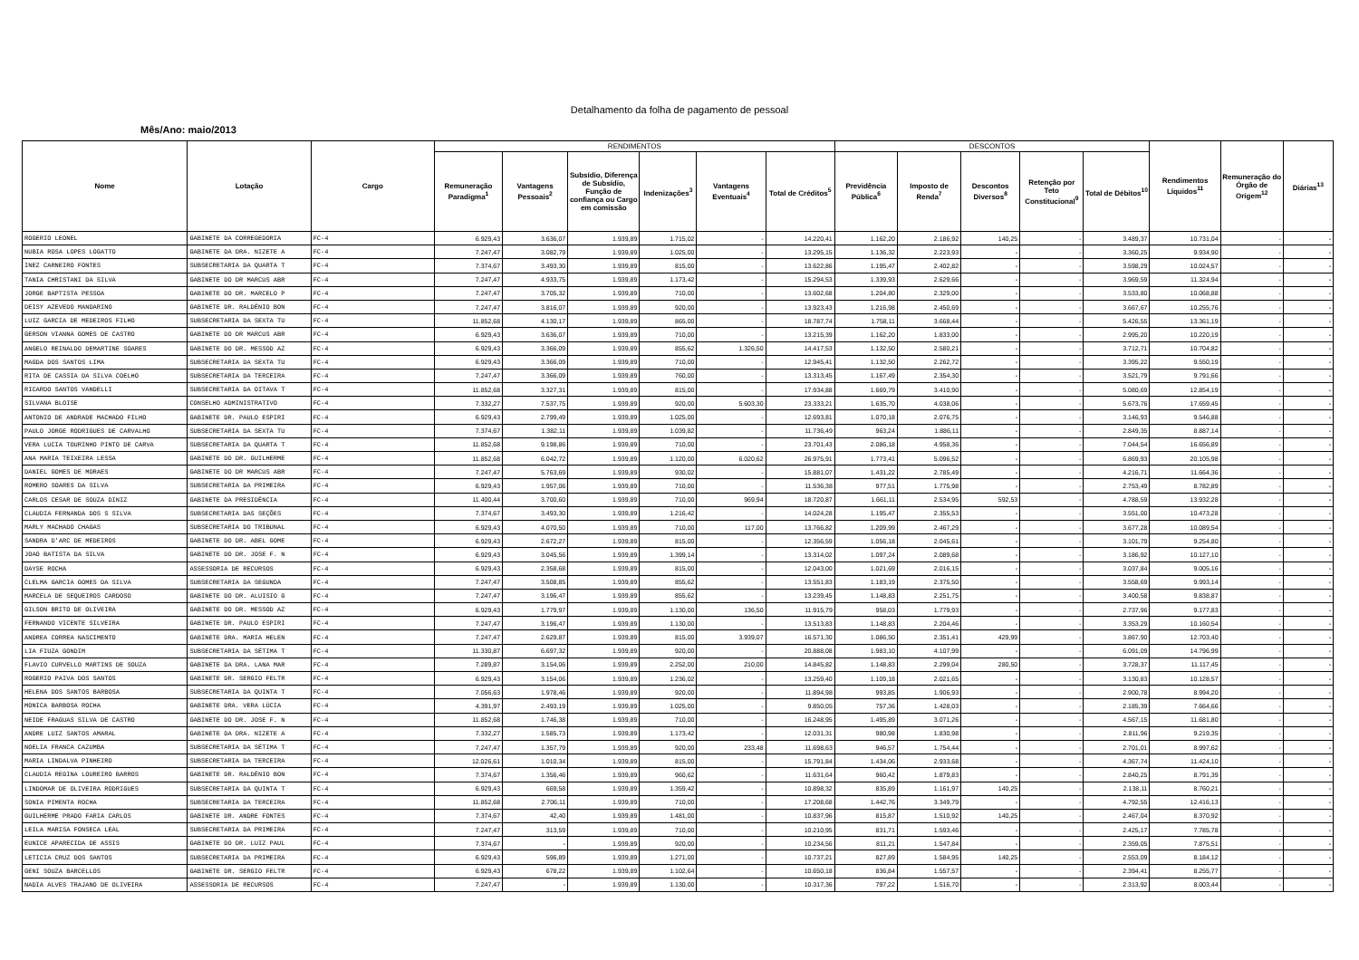Detalhamento da folha de pagamento de pessoal
Mês/Ano: maio/2013
| Nome | Lotação | Cargo | RENDIMENTOS | | | | | | DESCONTOS | | | | | Rendimentos Líquidos<sup>11</sup> | Remuneração do Órgão de Origem<sup>12</sup> | Diárias<sup>13</sup> |
| --- | --- | --- | --- | --- | --- | --- | --- | --- | --- | --- | --- | --- | --- | --- | --- | --- |
| | | | Remuneração Paradigma<sup>1</sup> | Vantagens Pessoais<sup>2</sup> | Subsídio, Diferença de Subsídio, Função de confiança ou Cargo em comissão | Indenizações<sup>3</sup> | Vantagens Eventuais<sup>4</sup> | Total de Créditos<sup>5</sup> | Previdência Pública<sup>6</sup> | Imposto de Renda<sup>7</sup> | Descontos Diversos<sup>8</sup> | Retenção por Teto Constitucional<sup>9</sup> | Total de Débitos<sup>10</sup> | | | |
| ROGERIO LEONEL | GABINETE DA CORREGEDORIA | FC-4 | 6.929,43 | 3.636,07 | 1.939,89 | 1.715,02 | - | 14.220,41 | 1.162,20 | 2.186,92 | 140,25 | - | 3.489,37 | 10.731,04 | - | - |
| NUBIA ROSA LOPES LOGATTO | GABINETE DA DRA. NIZETE A | FC-4 | 7.247,47 | 3.082,79 | 1.939,89 | 1.025,00 | - | 13.295,15 | 1.136,32 | 2.223,93 | - | - | 3.360,25 | 9.934,90 | - | - |
| INEZ CARNEIRO FONTES | SUBSECRETARIA DA QUARTA T | FC-4 | 7.374,67 | 3.493,30 | 1.939,89 | 815,00 | - | 13.622,86 | 1.195,47 | 2.402,82 | - | - | 3.598,29 | 10.024,57 | - | - |
| TANIA CHRISTANI DA SILVA | GABINETE DO DR MARCUS ABR | FC-4 | 7.247,47 | 4.933,75 | 1.939,89 | 1.173,42 | - | 15.294,53 | 1.339,93 | 2.629,66 | - | - | 3.969,59 | 11.324,94 | - | - |
| JORGE BAPTISTA PESSOA | GABINETE DO DR. MARCELO P | FC-4 | 7.247,47 | 3.705,32 | 1.939,89 | 710,00 | - | 13.602,68 | 1.204,80 | 2.329,00 | - | - | 3.533,80 | 10.068,88 | - | - |
| DEISY AZEVEDO MANDARINO | GABINETE DR. RALDÊNIO BON | FC-4 | 7.247,47 | 3.816,07 | 1.939,89 | 920,00 | - | 13.923,43 | 1.216,98 | 2.450,69 | - | - | 3.667,67 | 10.255,76 | - | - |
| LUIZ GARCIA DE MEDEIROS FILHO | SUBSECRETARIA DA SEXTA TU | FC-4 | 11.852,68 | 4.130,17 | 1.939,89 | 865,00 | - | 18.787,74 | 1.758,11 | 3.668,44 | - | - | 5.426,55 | 13.361,19 | - | - |
| GERSON VIANNA GOMES DE CASTRO | GABINETE DO DR MARCUS ABR | FC-4 | 6.929,43 | 3.636,07 | 1.939,89 | 710,00 | - | 13.215,39 | 1.162,20 | 1.833,00 | - | - | 2.995,20 | 10.220,19 | - | - |
| ANGELO REINALDO DEMARTINE SOARES | GABINETE DO DR. MESSOD AZ | FC-4 | 6.929,43 | 3.366,09 | 1.939,89 | 855,62 | 1.326,50 | 14.417,53 | 1.132,50 | 2.580,21 | - | - | 3.712,71 | 10.704,82 | - | - |
| MAGDA DOS SANTOS LIMA | SUBSECRETARIA DA SEXTA TU | FC-4 | 6.929,43 | 3.366,09 | 1.939,89 | 710,00 | - | 12.945,41 | 1.132,50 | 2.262,72 | - | - | 3.395,22 | 9.550,19 | - | - |
| RITA DE CASSIA DA SILVA COELHO | SUBSECRETARIA DA TERCEIRA | FC-4 | 7.247,47 | 3.366,09 | 1.939,89 | 760,00 | - | 13.313,45 | 1.167,49 | 2.354,30 | - | - | 3.521,79 | 9.791,66 | - | - |
| RICARDO SANTOS VANDELLI | SUBSECRETARIA DA OITAVA T | FC-4 | 11.852,68 | 3.327,31 | 1.939,89 | 815,00 | - | 17.934,88 | 1.669,79 | 3.410,90 | - | - | 5.080,69 | 12.854,19 | - | - |
| SILVANA BLOISE | CONSELHO ADMINISTRATIVO | FC-4 | 7.332,27 | 7.537,75 | 1.939,89 | 920,00 | 5.603,30 | 23.333,21 | 1.635,70 | 4.038,06 | - | - | 5.673,76 | 17.659,45 | - | - |
| ANTONIO DE ANDRADE MACHADO FILHO | GABINETE DR. PAULO ESPIRI | FC-4 | 6.929,43 | 2.799,49 | 1.939,89 | 1.025,00 | - | 12.693,81 | 1.070,18 | 2.076,75 | - | - | 3.146,93 | 9.546,88 | - | - |
| PAULO JORGE RODRIGUES DE CARVALHO | SUBSECRETARIA DA SEXTA TU | FC-4 | 7.374,67 | 1.382,11 | 1.939,89 | 1.039,82 | - | 11.736,49 | 963,24 | 1.886,11 | - | - | 2.849,35 | 8.887,14 | - | - |
| VERA LUCIA TOURINHO PINTO DE CARVA | SUBSECRETARIA DA QUARTA T | FC-4 | 11.852,68 | 9.198,86 | 1.939,89 | 710,00 | - | 23.701,43 | 2.086,18 | 4.958,36 | - | - | 7.044,54 | 16.656,89 | - | - |
| ANA MARIA TEIXEIRA LESSA | GABINETE DO DR. GUILHERME | FC-4 | 11.852,68 | 6.042,72 | 1.939,89 | 1.120,00 | 6.020,62 | 26.975,91 | 1.773,41 | 5.096,52 | - | - | 6.869,93 | 20.105,98 | - | - |
| DANIEL GOMES DE MORAES | GABINETE DO DR MARCUS ABR | FC-4 | 7.247,47 | 5.763,69 | 1.939,89 | 930,02 | - | 15.881,07 | 1.431,22 | 2.785,49 | - | - | 4.216,71 | 11.664,36 | - | - |
| ROMERO SOARES DA SILVA | SUBSECRETARIA DA PRIMEIRA | FC-4 | 6.929,43 | 1.957,06 | 1.939,89 | 710,00 | - | 11.536,38 | 977,51 | 1.775,98 | - | - | 2.753,49 | 8.782,89 | - | - |
| CARLOS CESAR DE SOUZA DINIZ | GABINETE DA PRESIDÊNCIA | FC-4 | 11.400,44 | 3.700,60 | 1.939,89 | 710,00 | 969,94 | 18.720,87 | 1.661,11 | 2.534,95 | 592,53 | - | 4.788,59 | 13.932,28 | - | - |
| CLAUDIA FERNANDA DOS S SILVA | SUBSECRETARIA DAS SEÇÕES | FC-4 | 7.374,67 | 3.493,30 | 1.939,89 | 1.216,42 | - | 14.024,28 | 1.195,47 | 2.355,53 | - | - | 3.551,00 | 10.473,28 | - | - |
| MARLY MACHADO CHAGAS | SUBSECRETARIA DO TRIBUNAL | FC-4 | 6.929,43 | 4.070,50 | 1.939,89 | 710,00 | 117,00 | 13.766,82 | 1.209,99 | 2.467,29 | - | - | 3.677,28 | 10.089,54 | - | - |
| SANDRA D'ARC DE MEDEIROS | GABINETE DO DR. ABEL GOME | FC-4 | 6.929,43 | 2.672,27 | 1.939,89 | 815,00 | - | 12.356,59 | 1.056,18 | 2.045,61 | - | - | 3.101,79 | 9.254,80 | - | - |
| JOAO BATISTA DA SILVA | GABINETE DO DR. JOSE F. N | FC-4 | 6.929,43 | 3.045,56 | 1.939,89 | 1.399,14 | - | 13.314,02 | 1.097,24 | 2.089,68 | - | - | 3.186,92 | 10.127,10 | - | - |
| DAYSE ROCHA | ASSESSORIA DE RECURSOS | FC-4 | 6.929,43 | 2.358,68 | 1.939,89 | 815,00 | - | 12.043,00 | 1.021,69 | 2.016,15 | - | - | 3.037,84 | 9.005,16 | - | - |
| CLELMA GARCIA GOMES DA SILVA | SUBSECRETARIA DA SEGUNDA | FC-4 | 7.247,47 | 3.508,85 | 1.939,89 | 855,62 | - | 13.551,83 | 1.183,19 | 2.375,50 | - | - | 3.558,69 | 9.993,14 | - | - |
| MARCELA DE SEQUEIROS CARDOSO | GABINETE DO DR. ALUISIO G | FC-4 | 7.247,47 | 3.196,47 | 1.939,89 | 855,62 | - | 13.239,45 | 1.148,83 | 2.251,75 | - | - | 3.400,58 | 9.838,87 | - | - |
| GILSON BRITO DE OLIVEIRA | GABINETE DO DR. MESSOD AZ | FC-4 | 6.929,43 | 1.779,97 | 1.939,89 | 1.130,00 | 136,50 | 11.915,79 | 958,03 | 1.779,93 | - | - | 2.737,96 | 9.177,83 | - | - |
| FERNANDO VICENTE SILVEIRA | GABINETE DR. PAULO ESPIRI | FC-4 | 7.247,47 | 3.196,47 | 1.939,89 | 1.130,00 | - | 13.513,83 | 1.148,83 | 2.204,46 | - | - | 3.353,29 | 10.160,54 | - | - |
| ANDREA CORREA NASCIMENTO | GABINETE DRA. MARIA HELEN | FC-4 | 7.247,47 | 2.629,87 | 1.939,89 | 815,00 | 3.939,07 | 16.571,30 | 1.086,50 | 2.351,41 | 429,99 | - | 3.867,90 | 12.703,40 | - | - |
| LIA FIUZA GONDIM | SUBSECRETARIA DA SÉTIMA T | FC-4 | 11.330,87 | 6.697,32 | 1.939,89 | 920,00 | - | 20.888,08 | 1.983,10 | 4.107,99 | - | - | 6.091,09 | 14.796,99 | - | - |
| FLAVIO CURVELLO MARTINS DE SOUZA | GABINETE DA DRA. LANA MAR | FC-4 | 7.289,87 | 3.154,06 | 1.939,89 | 2.252,00 | 210,00 | 14.845,82 | 1.148,83 | 2.299,04 | 280,50 | - | 3.728,37 | 11.117,45 | - | - |
| ROGERIO PAIVA DOS SANTOS | GABINETE DR. SERGIO FELTR | FC-4 | 6.929,43 | 3.154,06 | 1.939,89 | 1.236,02 | - | 13.259,40 | 1.109,18 | 2.021,65 | - | - | 3.130,83 | 10.128,57 | - | - |
| HELENA DOS SANTOS BARBOSA | SUBSECRETARIA DA QUINTA T | FC-4 | 7.056,63 | 1.978,46 | 1.939,89 | 920,00 | - | 11.894,98 | 993,85 | 1.906,93 | - | - | 2.900,78 | 8.994,20 | - | - |
| MONICA BARBOSA ROCHA | GABINETE DRA. VERA LÚCIA | FC-4 | 4.391,97 | 2.493,19 | 1.939,89 | 1.025,00 | - | 9.850,05 | 757,36 | 1.428,03 | - | - | 2.185,39 | 7.664,66 | - | - |
| NEIDE FRAGUAS SILVA DE CASTRO | GABINETE DO DR. JOSE F. N | FC-4 | 11.852,68 | 1.746,38 | 1.939,89 | 710,00 | - | 16.248,95 | 1.495,89 | 3.071,26 | - | - | 4.567,15 | 11.681,80 | - | - |
| ANDRE LUIZ SANTOS AMARAL | GABINETE DA DRA. NIZETE A | FC-4 | 7.332,27 | 1.585,73 | 1.939,89 | 1.173,42 | - | 12.031,31 | 980,98 | 1.830,98 | - | - | 2.811,96 | 9.219,35 | - | - |
| NOELIA FRANCA CAZUMBA | SUBSECRETARIA DA SÉTIMA T | FC-4 | 7.247,47 | 1.357,79 | 1.939,89 | 920,00 | 233,48 | 11.698,63 | 946,57 | 1.754,44 | - | - | 2.701,01 | 8.997,62 | - | - |
| MARIA LINDALVA PINHEIRO | SUBSECRETARIA DA TERCEIRA | FC-4 | 12.026,61 | 1.010,34 | 1.939,89 | 815,00 | - | 15.791,84 | 1.434,06 | 2.933,68 | - | - | 4.367,74 | 11.424,10 | - | - |
| CLAUDIA REGINA LOUREIRO BARROS | GABINETE DR. RALDÊNIO BON | FC-4 | 7.374,67 | 1.356,46 | 1.939,89 | 960,62 | - | 11.631,64 | 960,42 | 1.879,83 | - | - | 2.840,25 | 8.791,39 | - | - |
| LINDOMAR DE OLIVEIRA RODRIGUES | SUBSECRETARIA DA QUINTA T | FC-4 | 6.929,43 | 669,58 | 1.939,89 | 1.359,42 | - | 10.898,32 | 835,89 | 1.161,97 | 140,25 | - | 2.138,11 | 8.760,21 | - | - |
| SONIA PIMENTA ROCHA | SUBSECRETARIA DA TERCEIRA | FC-4 | 11.852,68 | 2.706,11 | 1.939,89 | 710,00 | - | 17.208,68 | 1.442,76 | 3.349,79 | - | - | 4.792,55 | 12.416,13 | - | - |
| GUILHERME PRADO FARIA CARLOS | GABINETE DR. ANDRE FONTES | FC-4 | 7.374,67 | 42,40 | 1.939,89 | 1.481,00 | - | 10.837,96 | 815,87 | 1.510,92 | 140,25 | - | 2.467,04 | 8.370,92 | - | - |
| LEILA MARISA FONSECA LEAL | SUBSECRETARIA DA PRIMEIRA | FC-4 | 7.247,47 | 313,59 | 1.939,89 | 710,00 | - | 10.210,95 | 831,71 | 1.593,46 | - | - | 2.425,17 | 7.785,78 | - | - |
| EUNICE APARECIDA DE ASSIS | GABINETE DO DR. LUIZ PAUL | FC-4 | 7.374,67 | - | 1.939,89 | 920,00 | - | 10.234,56 | 811,21 | 1.547,84 | - | - | 2.359,05 | 7.875,51 | - | - |
| LETICIA CRUZ DOS SANTOS | SUBSECRETARIA DA PRIMEIRA | FC-4 | 6.929,43 | 596,89 | 1.939,89 | 1.271,00 | - | 10.737,21 | 827,89 | 1.584,95 | 140,25 | - | 2.553,09 | 8.184,12 | - | - |
| GENI SOUZA BARCELLOS | GABINETE DR. SERGIO FELTR | FC-4 | 6.929,43 | 678,22 | 1.939,89 | 1.102,64 | - | 10.650,18 | 836,84 | 1.557,57 | - | - | 2.394,41 | 8.255,77 | - | - |
| NADIA ALVES TRAJANO DE OLIVEIRA | ASSESSORIA DE RECURSOS | FC-4 | 7.247,47 | - | 1.939,89 | 1.130,00 | - | 10.317,36 | 797,22 | 1.516,70 | - | - | 2.313,92 | 8.003,44 | - | - |